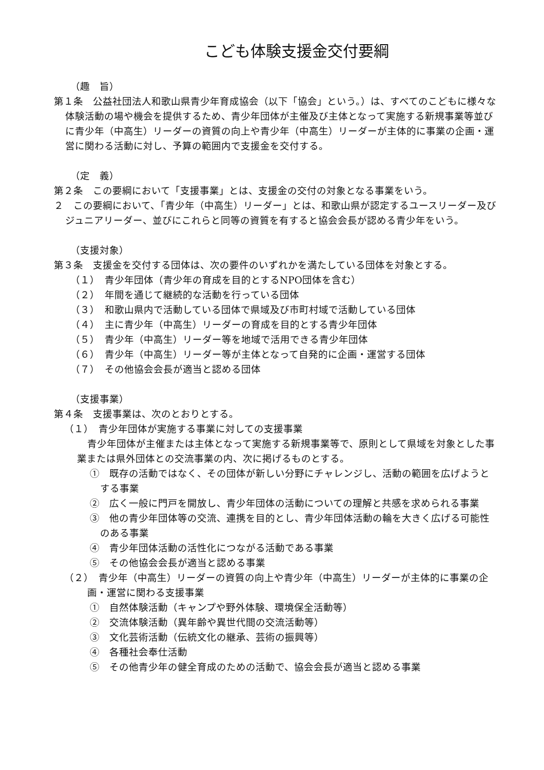こども体験支援金交付要綱
（趣　旨）
第１条　公益社団法人和歌山県青少年育成協会（以下「協会」という。）は、すべてのこどもに様々な体験活動の場や機会を提供するため、青少年団体が主催及び主体となって実施する新規事業等並びに青少年（中高生）リーダーの資質の向上や青少年（中高生）リーダーが主体的に事業の企画・運営に関わる活動に対し、予算の範囲内で支援金を交付する。
（定　義）
第２条　この要綱において「支援事業」とは、支援金の交付の対象となる事業をいう。
２　この要綱において、「青少年（中高生）リーダー」とは、和歌山県が認定するユースリーダー及びジュニアリーダー、並びにこれらと同等の資質を有すると協会会長が認める青少年をいう。
（支援対象）
第３条　支援金を交付する団体は、次の要件のいずれかを満たしている団体を対象とする。
（１）　青少年団体（青少年の育成を目的とするNPO団体を含む）
（２）　年間を通じて継続的な活動を行っている団体
（３）　和歌山県内で活動している団体で県域及び市町村域で活動している団体
（４）　主に青少年（中高生）リーダーの育成を目的とする青少年団体
（５）　青少年（中高生）リーダー等を地域で活用できる青少年団体
（６）　青少年（中高生）リーダー等が主体となって自発的に企画・運営する団体
（７）　その他協会会長が適当と認める団体
（支援事業）
第４条　支援事業は、次のとおりとする。
（１）　青少年団体が実施する事業に対しての支援事業
青少年団体が主催または主体となって実施する新規事業等で、原則として県域を対象とした事業または県外団体との交流事業の内、次に掲げるものとする。
①　既存の活動ではなく、その団体が新しい分野にチャレンジし、活動の範囲を広げようとする事業
②　広く一般に門戸を開放し、青少年団体の活動についての理解と共感を求められる事業
③　他の青少年団体等の交流、連携を目的とし、青少年団体活動の輪を大きく広げる可能性のある事業
④　青少年団体活動の活性化につながる活動である事業
⑤　その他協会会長が適当と認める事業
（２）　青少年（中高生）リーダーの資質の向上や青少年（中高生）リーダーが主体的に事業の企画・運営に関わる支援事業
①　自然体験活動（キャンプや野外体験、環境保全活動等）
②　交流体験活動（異年齢や異世代間の交流活動等）
③　文化芸術活動（伝統文化の継承、芸術の振興等）
④　各種社会奉仕活動
⑤　その他青少年の健全育成のための活動で、協会会長が適当と認める事業